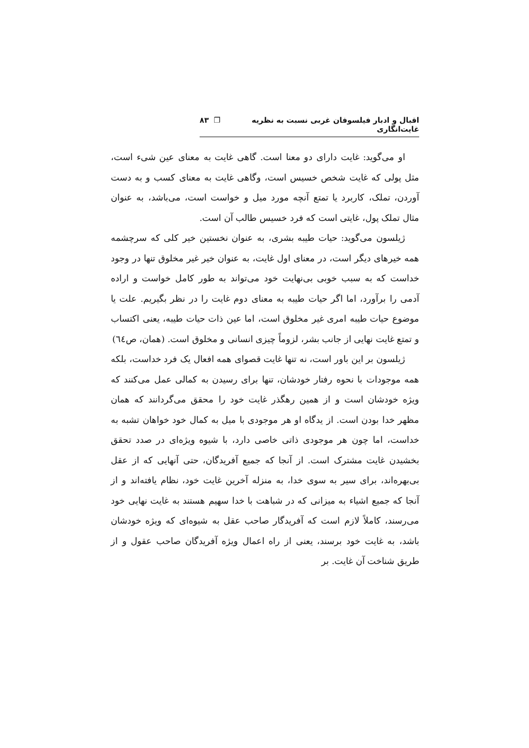اقبال و ادبار فیلسوفان غربی نسبت به نظریه غایت‌انگاری ❐ ۸۳
او می‌گوید: غایت دارای دو معنا است. گاهی غایت به معنای عین شیء است، مثل پولی که غایت شخص خسیس است، وگاهی غایت به معنای کسب و به دست آوردن، تملک، کاربرد یا تمتع آنچه مورد میل و خواست است، می‌باشد، به عنوان مثال تملک پول، غایتی است که فرد خسیس طالب آن است.
ژیلسون می‌گوید: حیات طیبه بشری، به عنوان نخستین خیر کلی که سرچشمه همه خیرهای دیگر است، در معنای اول غایت، به عنوان خیر غیر مخلوق تنها در وجود خداست که به سبب خوبی بی‌نهایت خود می‌تواند به طور کامل خواست و اراده آدمی را برآورد، اما اگر حیات طیبه به معنای دوم غایت را در نظر بگیریم. علت یا موضوع حیات طیبه امری غیر مخلوق است، اما عین ذات حیات طیبه، یعنی اکتساب و تمتع غایت نهایی از جانب بشر، لزوماً چیزی انسانی و مخلوق است. (همان، ص٦٤)
ژیلسون بر این باور است، نه تنها غایت قصوای همه افعال یک فرد خداست، بلکه همه موجودات با نحوه رفتار خودشان، تنها برای رسیدن به کمالی عمل می‌کنند که ویژه خودشان است و از همین رهگذر غایت خود را محقق می‌گردانند که همان مظهر خدا بودن است. از یدگاه او هر موجودی با میل به کمال خود خواهان تشبه به خداست، اما چون هر موجودی ذاتی خاصی دارد، با شیوه ویژه‌ای در صدد تحقق بخشیدن غایت مشترک است. از آنجا که جمیع آفریدگان، حتی آنهایی که از عقل بی‌بهره‌اند، برای سیر به سوی خدا، به منزله آخرین غایت خود، نظام یافته‌اند و از آنجا که جمیع اشیاء به میزانی که در شباهت با خدا سهیم هستند به غایت نهایی خود می‌رسند، کاملاً لازم است که آفریدگار صاحب عقل به شیوه‌ای که ویژه خودشان باشد، به غایت خود برسند، یعنی از راه اعمال ویژه آفریدگان صاحب عقول و از طریق شناخت آن غایت. بر